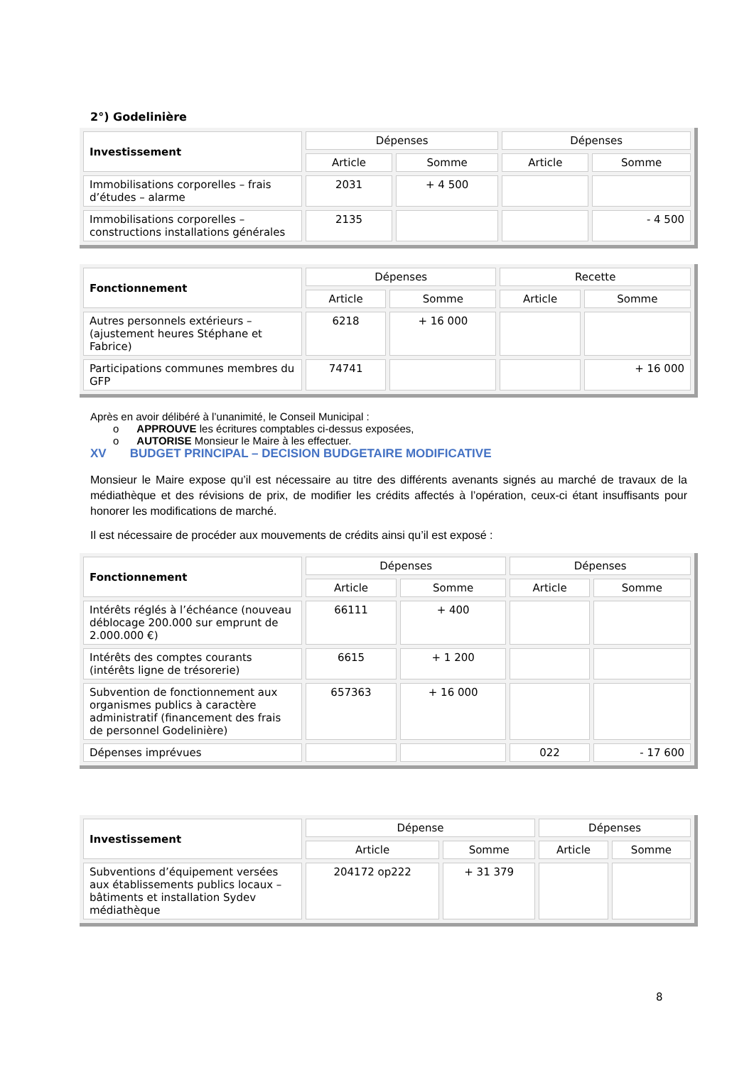2°) Godelinière
| Investissement | Dépenses | | Dépenses | |
| --- | --- | --- | --- | --- |
| | Article | Somme | Article | Somme |
| Immobilisations corporelles – frais d’études – alarme | 2031 | + 4 500 | | |
| Immobilisations corporelles – constructions installations générales | 2135 | | | - 4 500 |
| Fonctionnement | Dépenses | | Recette | |
| --- | --- | --- | --- | --- |
| | Article | Somme | Article | Somme |
| Autres personnels extérieurs – (ajustement heures Stéphane et Fabrice) | 6218 | + 16 000 | | |
| Participations communes membres du GFP | 74741 | | | + 16 000 |
Après en avoir délibéré à l’unanimité, le Conseil Municipal :
o APPROUVE les écritures comptables ci-dessus exposées,
o AUTORISE Monsieur le Maire à les effectuer.
XV BUDGET PRINCIPAL – DECISION BUDGETAIRE MODIFICATIVE
Monsieur le Maire expose qu’il est nécessaire au titre des différents avenants signés au marché de travaux de la médiathèque et des révisions de prix, de modifier les crédits affectés à l’opération, ceux-ci étant insuffisants pour honorer les modifications de marché.
Il est nécessaire de procéder aux mouvements de crédits ainsi qu’il est exposé :
| Fonctionnement | Dépenses | | Dépenses | |
| --- | --- | --- | --- | --- |
| | Article | Somme | Article | Somme |
| Intérêts réglés à l’échéance (nouveau déblocage 200.000 sur emprunt de 2.000.000 €) | 66111 | + 400 | | |
| Intérêts des comptes courants (intérêts ligne de trésorerie) | 6615 | + 1 200 | | |
| Subvention de fonctionnement aux organismes publics à caractère administratif (financement des frais de personnel Godelinière) | 657363 | + 16 000 | | |
| Dépenses imprévues | | | 022 | - 17 600 |
| Investissement | Dépense | | Dépenses | |
| --- | --- | --- | --- | --- |
| | Article | Somme | Article | Somme |
| Subventions d’équipement versées aux établissements publics locaux – bâtiments et installation Sydev médiathèque | 204172 op222 | + 31 379 | | |
8